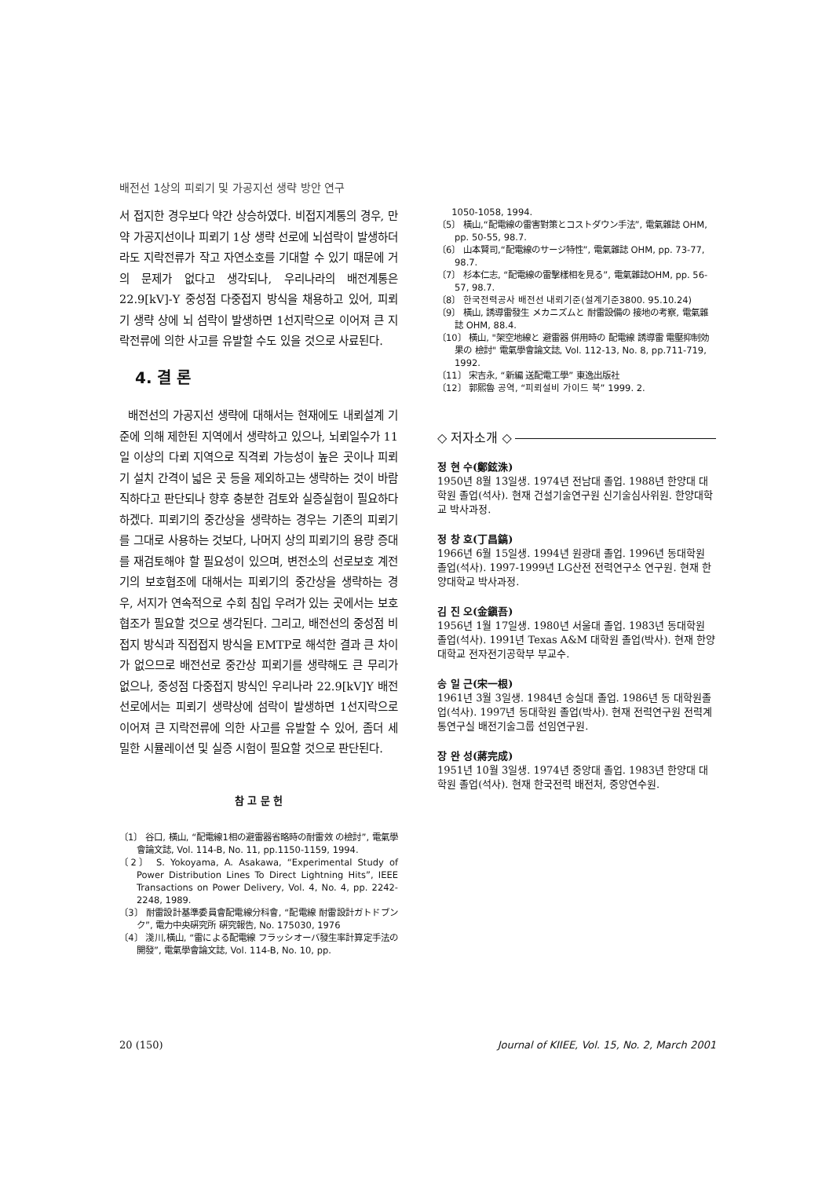배전선 1상의 피뢰기 및 가공지선 생략 방안 연구
서 접지한 경우보다 약간 상승하였다. 비접지계통의 경우, 만약 가공지선이나 피뢰기 1상 생략 선로에 뇌섬락이 발생하더라도 지락전류가 작고 자연소호를 기대할 수 있기 때문에 거의 문제가 없다고 생각되나, 우리나라의 배전계통은 22.9[kV]-Y 중성점 다중접지 방식을 채용하고 있어, 피뢰기 생략 상에 뇌 섬락이 발생하면 1선지락으로 이어져 큰 지락전류에 의한 사고를 유발할 수도 있을 것으로 사료된다.
4. 결 론
배전선의 가공지선 생략에 대해서는 현재에도 내뢰설계 기준에 의해 제한된 지역에서 생략하고 있으나, 뇌뢰일수가 11일 이상의 다뢰 지역으로 직격뢰 가능성이 높은 곳이나 피뢰기 설치 간격이 넓은 곳 등을 제외하고는 생략하는 것이 바람직하다고 판단되나 향후 충분한 검토와 실증실험이 필요하다 하겠다. 피뢰기의 중간상을 생략하는 경우는 기존의 피뢰기를 그대로 사용하는 것보다, 나머지 상의 피뢰기의 용량 증대를 재검토해야 할 필요성이 있으며, 변전소의 선로보호 계전기의 보호협조에 대해서는 피뢰기의 중간상을 생략하는 경우, 서지가 연속적으로 수회 침입 우려가 있는 곳에서는 보호협조가 필요할 것으로 생각된다. 그리고, 배전선의 중성점 비접지 방식과 직접접지 방식을 EMTP로 해석한 결과 큰 차이가 없으므로 배전선로 중간상 피뢰기를 생략해도 큰 무리가 없으나, 중성점 다중접지 방식인 우리나라 22.9[kV]Y 배전선로에서는 피뢰기 생략상에 섬락이 발생하면 1선지락으로 이어져 큰 지락전류에 의한 사고를 유발할 수 있어, 좀더 세밀한 시뮬레이션 및 실증 시험이 필요할 것으로 판단된다.
참 고 문 헌
〔1〕 谷口, 橫山, “配電線1相の避雷器省略時の耐雷效 の檢討”, 電氣學會論文誌, Vol. 114-B, No. 11, pp.1150-1159, 1994.
〔2〕 S. Yokoyama, A. Asakawa, “Experimental Study of Power Distribution Lines To Direct Lightning Hits”, IEEE Transactions on Power Delivery, Vol. 4, No. 4, pp. 2242-2248, 1989.
〔3〕 耐雷設計基準委員會配電線分科會, “配電線 耐雷設計ガトドブンク”, 電力中央硏究所 硏究報告, No. 175030, 1976
〔4〕 淺川,橫山, “雷による配電線 フラッシオーバ發生率計算定手法の開發”, 電氣學會論文誌, Vol. 114-B, No. 10, pp.
1050-1058, 1994.
〔5〕 橫山,“配電線の雷害對策とコストダウン手法”, 電氣雜誌 OHM, pp. 50-55, 98.7.
〔6〕 山本賢司,“配電線のサージ特性”, 電氣雜誌 OHM, pp. 73-77, 98.7.
〔7〕 杉本仁志, “配電線の雷擊樣相を見る”, 電氣雜誌OHM, pp. 56-57, 98.7.
〔8〕 한국전력공사 배전선 내뢰기준(설계기준3800. 95.10.24)
〔9〕 橫山, 誘導雷發生 メカニズムと 耐雷設備の 接地の考察, 電氣雜誌 OHM, 88.4.
〔10〕 橫山, "架空地線と 避雷器 併用時の 配電線 誘導雷 電壓抑制効果の 檢討" 電氣學會論文誌, Vol. 112-13, No. 8, pp.711-719, 1992.
〔11〕 宋吉永, “新編 送配電工學” 東逸出版社
〔12〕 郭熙魯 공역, “피뢰설비 가이드 북” 1999. 2.
◇ 저자소개 ◇
정 현 수(鄭鉉洙)
1950년 8월 13일생. 1974년 전남대 졸업. 1988년 한양대 대학원 졸업(석사). 현재 건설기술연구원 신기술심사위원. 한양대학교 박사과정.
정 창 호(丁昌鎬)
1966년 6월 15일생. 1994년 원광대 졸업. 1996년 동대학원 졸업(석사). 1997-1999년 LG산전 전력연구소 연구원. 현재 한양대학교 박사과정.
김 진 오(金鎭吾)
1956년 1월 17일생. 1980년 서울대 졸업. 1983년 동대학원 졸업(석사). 1991년 Texas A&M 대학원 졸업(박사). 현재 한양대학교 전자전기공학부 부교수.
송 일 근(宋一根)
1961년 3월 3일생. 1984년 숭실대 졸업. 1986년 동 대학원졸업(석사). 1997년 동대학원 졸업(박사). 현재 전력연구원 전력계통연구실 배전기술그룹 선임연구원.
장 완 성(蔣完成)
1951년 10월 3일생. 1974년 중앙대 졸업. 1983년 한양대 대학원 졸업(석사). 현재 한국전력 배전처, 중앙연수원.
20 (150) Journal of KIIEE, Vol. 15, No. 2, March 2001